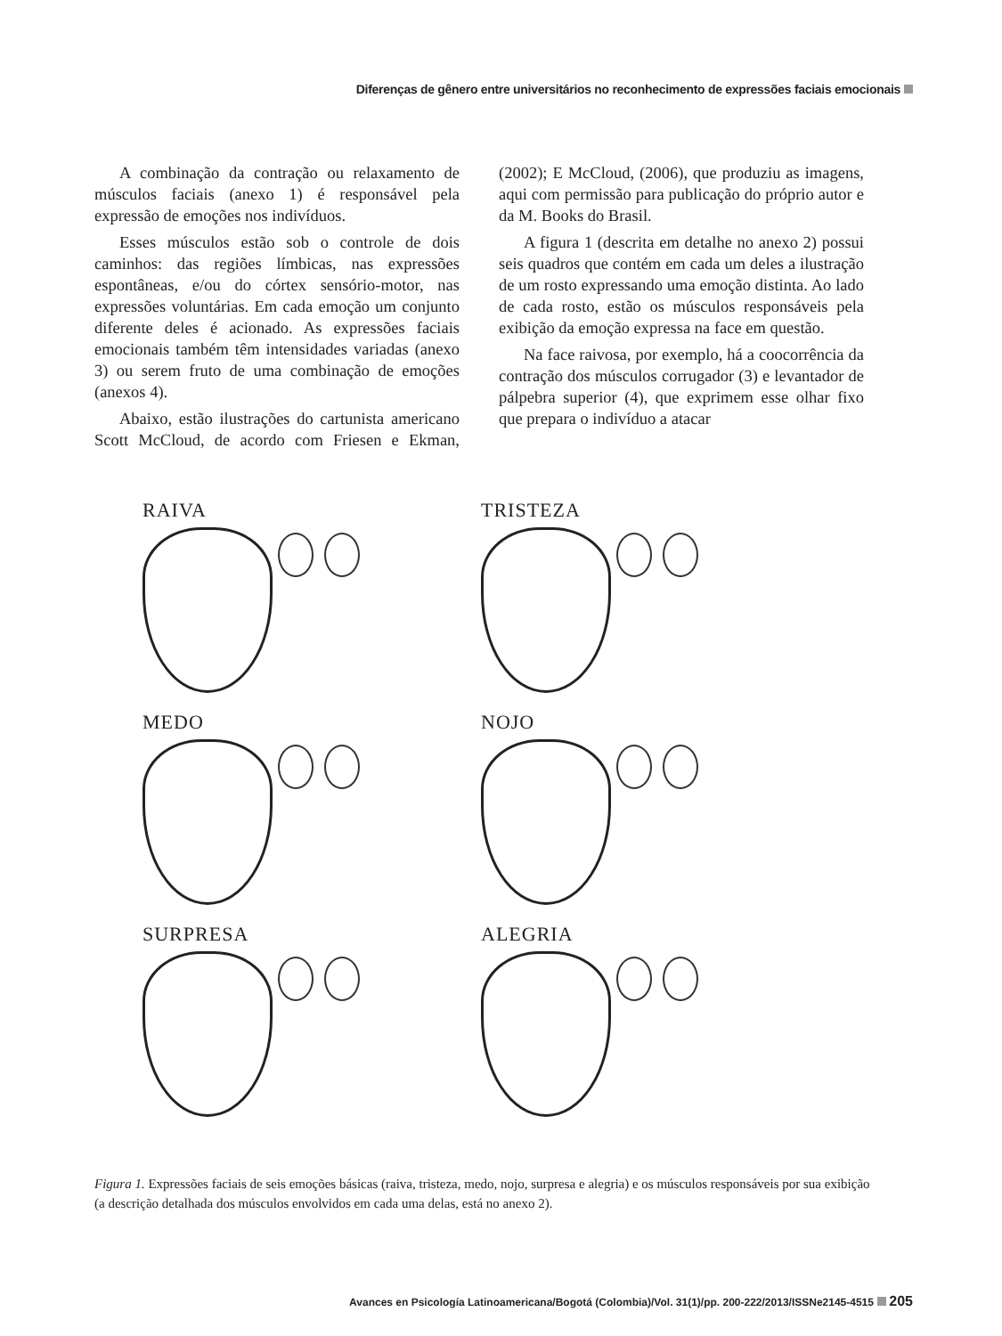Diferenças de gênero entre universitários no reconhecimento de expressões faciais emocionais
A combinação da contração ou relaxamento de músculos faciais (anexo 1) é responsável pela expressão de emoções nos indivíduos.
Esses músculos estão sob o controle de dois caminhos: das regiões límbicas, nas expressões espontâneas, e/ou do córtex sensório-motor, nas expressões voluntárias. Em cada emoção um conjunto diferente deles é acionado. As expressões faciais emocionais também têm intensidades variadas (anexo 3) ou serem fruto de uma combinação de emoções (anexos 4).
Abaixo, estão ilustrações do cartunista americano Scott McCloud, de acordo com Friesen e Ekman, (2002); E McCloud, (2006), que produziu as imagens, aqui com permissão para publicação do próprio autor e da M. Books do Brasil.
A figura 1 (descrita em detalhe no anexo 2) possui seis quadros que contém em cada um deles a ilustração de um rosto expressando uma emoção distinta. Ao lado de cada rosto, estão os músculos responsáveis pela exibição da emoção expressa na face em questão.
Na face raivosa, por exemplo, há a coocorrência da contração dos músculos corrugador (3) e levantador de pálpebra superior (4), que exprimem esse olhar fixo que prepara o indivíduo a atacar
RAIVA
TRISTEZA
MEDO
NOJO
SURPRESA
ALEGRIA
Figura 1. Expressões faciais de seis emoções básicas (raiva, tristeza, medo, nojo, surpresa e alegria) e os músculos responsáveis por sua exibição (a descrição detalhada dos músculos envolvidos em cada uma delas, está no anexo 2).
Avances en Psicología Latinoamericana/Bogotá (Colombia)/Vol. 31(1)/pp. 200-222/2013/ISSNe2145-4515 205